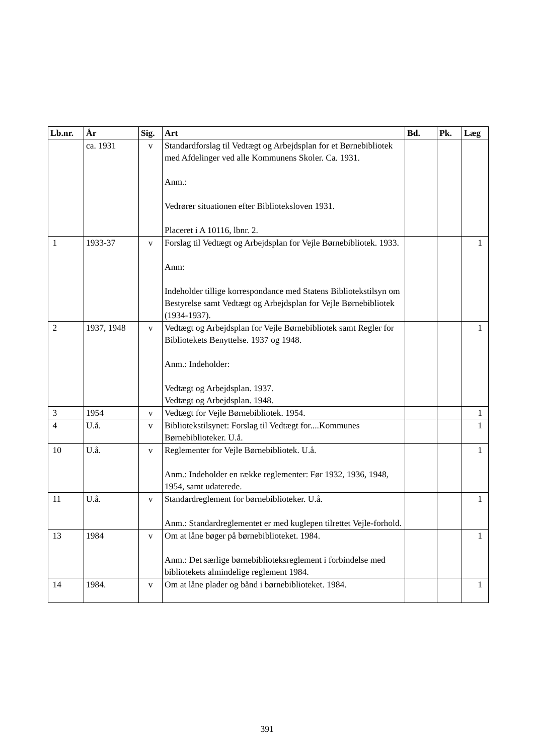| Lb.nr. | År | Sig. | Art | Bd. | Pk. | Læg |
| --- | --- | --- | --- | --- | --- | --- |
| | ca. 1931 | v | Standardforslag til Vedtægt og Arbejdsplan for et Børnebibliotek med Afdelinger ved alle Kommunens Skoler. Ca. 1931. Anm.: Vedrører situationen efter Biblioteksloven 1931. Placeret i A 10116, lbnr. 2. | | | |
| 1 | 1933-37 | v | Forslag til Vedtægt og Arbejdsplan for Vejle Børnebibliotek. 1933. Anm: Indeholder tillige korrespondance med Statens Bibliotekstilsyn om Bestyrelse samt Vedtægt og Arbejdsplan for Vejle Børnebibliotek (1934-1937). | | | 1 |
| 2 | 1937, 1948 | v | Vedtægt og Arbejdsplan for Vejle Børnebibliotek samt Regler for Bibliotekets Benyttelse. 1937 og 1948. Anm.: Indeholder: Vedtægt og Arbejdsplan. 1937. Vedtægt og Arbejdsplan. 1948. | | | 1 |
| 3 | 1954 | v | Vedtægt for Vejle Børnebibliotek. 1954. | | | 1 |
| 4 | U.å. | v | Bibliotekstilsynet: Forslag til Vedtægt for....Kommunes Børnebiblioteker. U.å. | | | 1 |
| 10 | U.å. | v | Reglementer for Vejle Børnebibliotek. U.å. Anm.: Indeholder en række reglementer: Før 1932, 1936, 1948, 1954, samt udaterede. | | | 1 |
| 11 | U.å. | v | Standardreglement for børnebiblioteker. U.å. Anm.: Standardreglementet er med kuglepen tilrettet Vejle-forhold. | | | 1 |
| 13 | 1984 | v | Om at låne bøger på børnebiblioteket. 1984. Anm.: Det særlige børnebiblioteksreglement i forbindelse med bibliotekets almindelige reglement 1984. | | | 1 |
| 14 | 1984. | v | Om at låne plader og bånd i børnebiblioteket. 1984. | | | 1 |
391